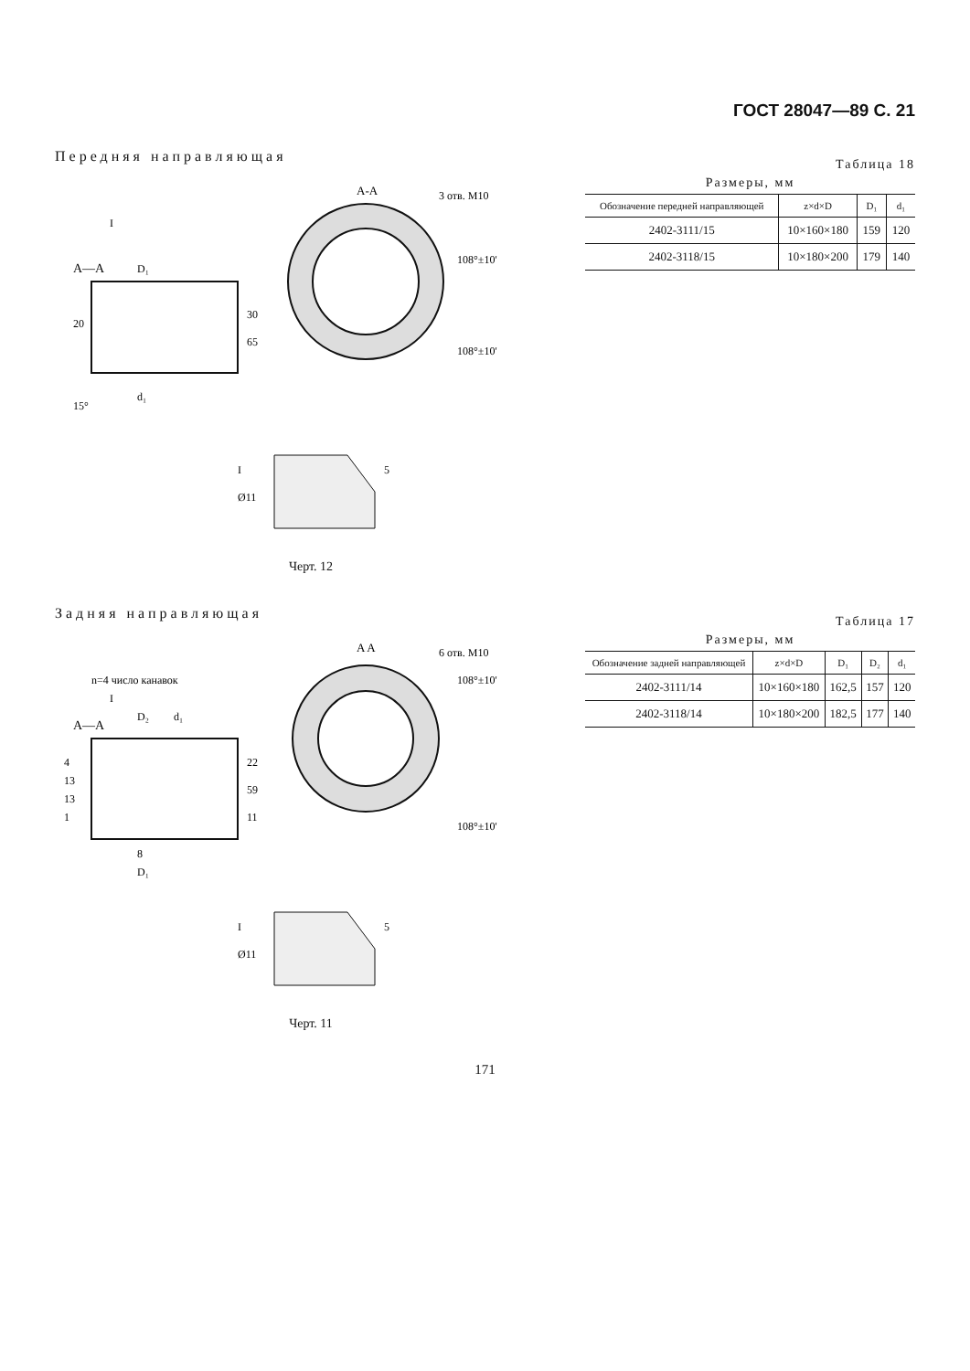ГОСТ 28047—89 С. 21
Передняя направляющая
A—A
A-A
3 отв. M10
108°±10'
108°±10'
D₁
30
65
20
d₁
15°
I
I
Ø11
5
Черт. 12
Таблица 18
Размеры, мм
| Обозначение передней направляющей | z×d×D | D₁ | d₁ |
| --- | --- | --- | --- |
| 2402-3111/15 | 10×160×180 | 159 | 120 |
| 2402-3118/15 | 10×180×200 | 179 | 140 |
Задняя направляющая
A—A
A A
6 отв. M10
108°±10'
108°±10'
n=4 число канавок
D₂
d₁
22
59
11
4
13
13
1
8
D₁
I
I
Ø11
5
Черт. 11
Таблица 17
Размеры, мм
| Обозначение задней направляющей | z×d×D | D₁ | D₂ | d₁ |
| --- | --- | --- | --- | --- |
| 2402-3111/14 | 10×160×180 | 162,5 | 157 | 120 |
| 2402-3118/14 | 10×180×200 | 182,5 | 177 | 140 |
171